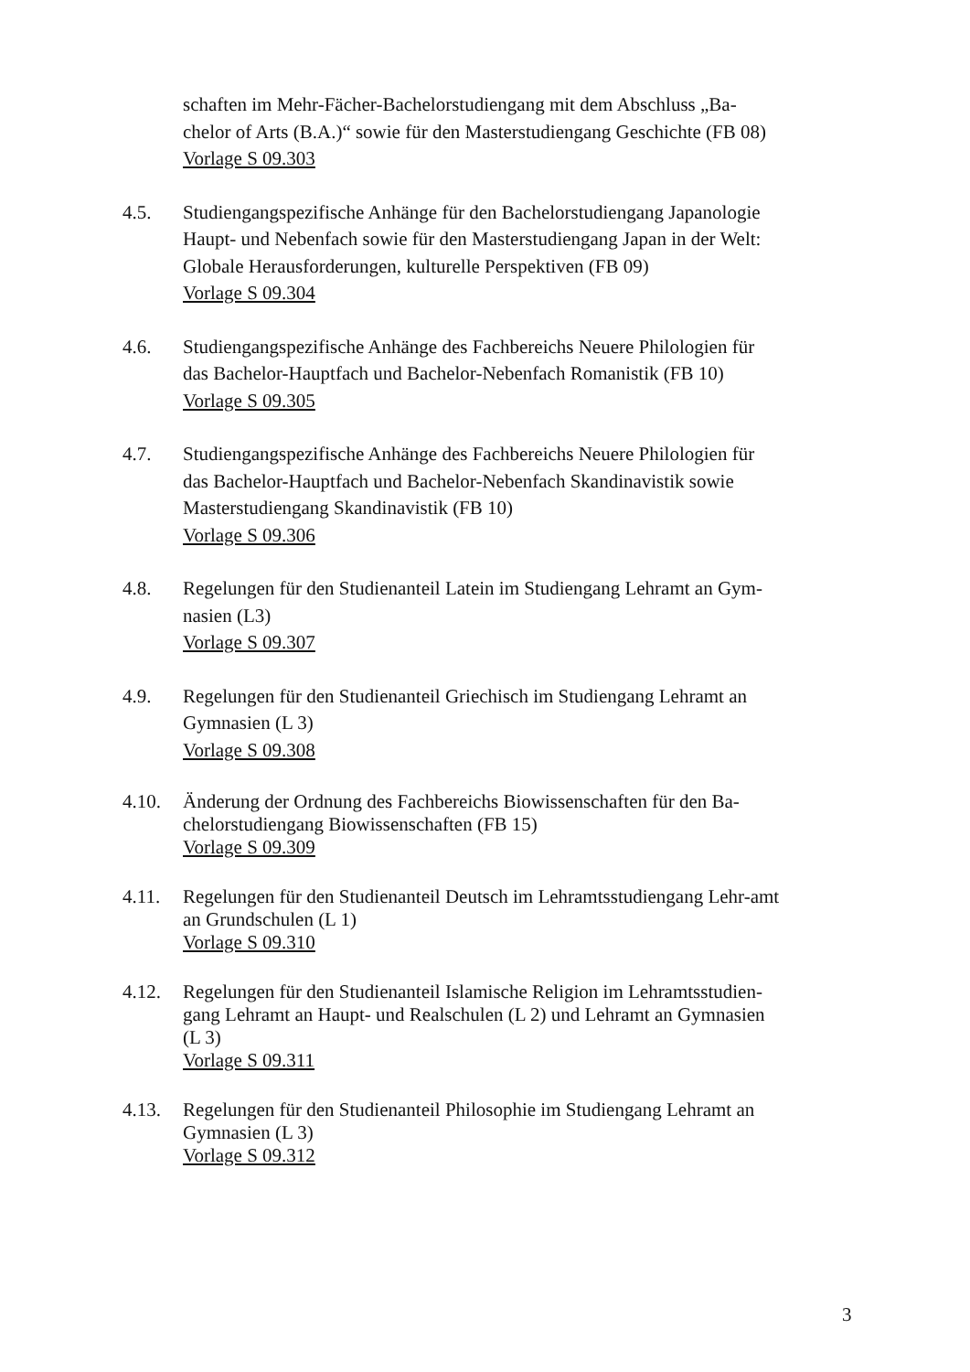schaften im Mehr-Fächer-Bachelorstudiengang mit dem Abschluss „Ba-chelor of Arts (B.A.)“ sowie für den Masterstudiengang Geschichte (FB 08)
Vorlage S 09.303
4.5. Studiengangspezifische Anhänge für den Bachelorstudiengang Japanologie Haupt- und Nebenfach sowie für den Masterstudiengang Japan in der Welt: Globale Herausforderungen, kulturelle Perspektiven (FB 09)
Vorlage S 09.304
4.6. Studiengangspezifische Anhänge des Fachbereichs Neuere Philologien für das Bachelor-Hauptfach und Bachelor-Nebenfach Romanistik (FB 10)
Vorlage S 09.305
4.7. Studiengangspezifische Anhänge des Fachbereichs Neuere Philologien für das Bachelor-Hauptfach und Bachelor-Nebenfach Skandinavistik sowie Masterstudiengang Skandinavistik (FB 10)
Vorlage S 09.306
4.8. Regelungen für den Studienanteil Latein im Studiengang Lehramt an Gym-nasien (L3)
Vorlage S 09.307
4.9. Regelungen für den Studienanteil Griechisch im Studiengang Lehramt an Gymnasien (L 3)
Vorlage S 09.308
4.10. Änderung der Ordnung des Fachbereichs Biowissenschaften für den Ba-chelorstudiengang Biowissenschaften (FB 15)
Vorlage S 09.309
4.11. Regelungen für den Studienanteil Deutsch im Lehramtsstudiengang Lehr-amt an Grundschulen (L 1)
Vorlage S 09.310
4.12. Regelungen für den Studienanteil Islamische Religion im Lehramtsstudien-gang Lehramt an Haupt- und Realschulen (L 2) und Lehramt an Gymnasien (L 3)
Vorlage S 09.311
4.13. Regelungen für den Studienanteil Philosophie im Studiengang Lehramt an Gymnasien (L 3)
Vorlage S 09.312
3